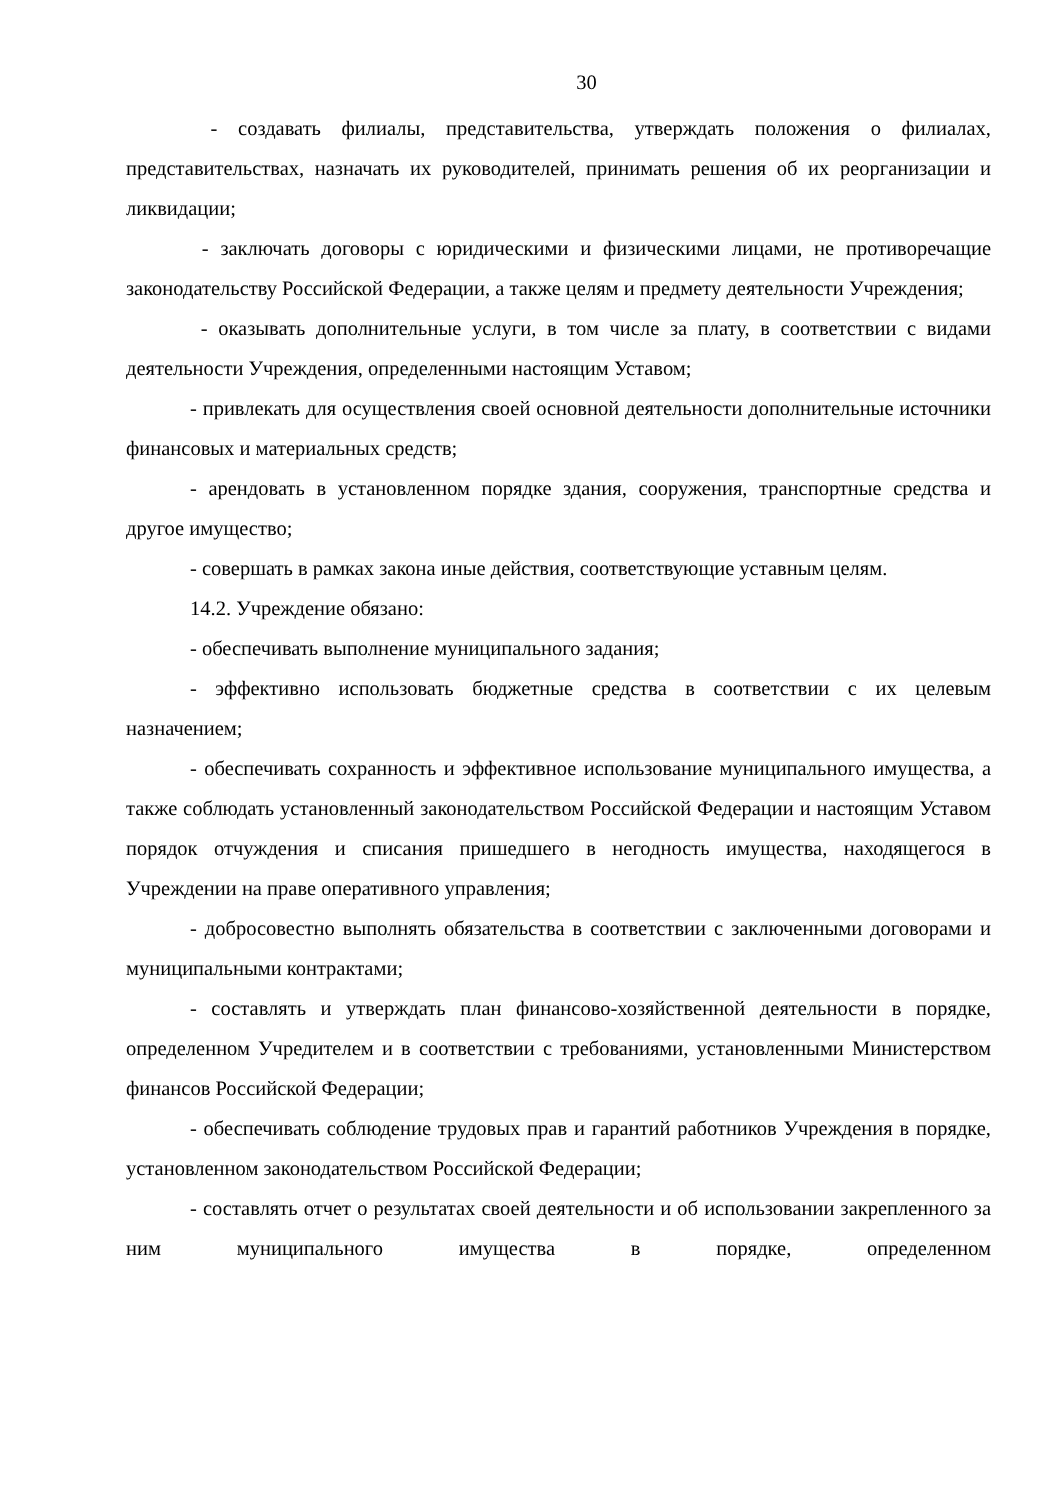30
- создавать филиалы, представительства, утверждать положения о филиалах, представительствах, назначать их руководителей, принимать решения об их реорганизации и ликвидации;
- заключать договоры с юридическими и физическими лицами, не противоречащие законодательству Российской Федерации, а также целям и предмету деятельности Учреждения;
- оказывать дополнительные услуги, в том числе за плату, в соответствии с видами деятельности Учреждения, определенными настоящим Уставом;
- привлекать для осуществления своей основной деятельности дополнительные источники финансовых и материальных средств;
- арендовать в установленном порядке здания, сооружения, транспортные средства и другое имущество;
- совершать в рамках закона иные действия, соответствующие уставным целям.
14.2. Учреждение обязано:
- обеспечивать выполнение муниципального задания;
- эффективно использовать бюджетные средства в соответствии с их целевым назначением;
- обеспечивать сохранность и эффективное использование муниципального имущества, а также соблюдать установленный законодательством Российской Федерации и настоящим Уставом порядок отчуждения и списания пришедшего в негодность имущества, находящегося в Учреждении на праве оперативного управления;
- добросовестно выполнять обязательства в соответствии с заключенными договорами и муниципальными контрактами;
- составлять и утверждать план финансово-хозяйственной деятельности в порядке, определенном Учредителем и в соответствии с требованиями, установленными Министерством финансов Российской Федерации;
- обеспечивать соблюдение трудовых прав и гарантий работников Учреждения в порядке, установленном законодательством Российской Федерации;
- составлять отчет о результатах своей деятельности и об использовании закрепленного за ним муниципального имущества в порядке, определенном